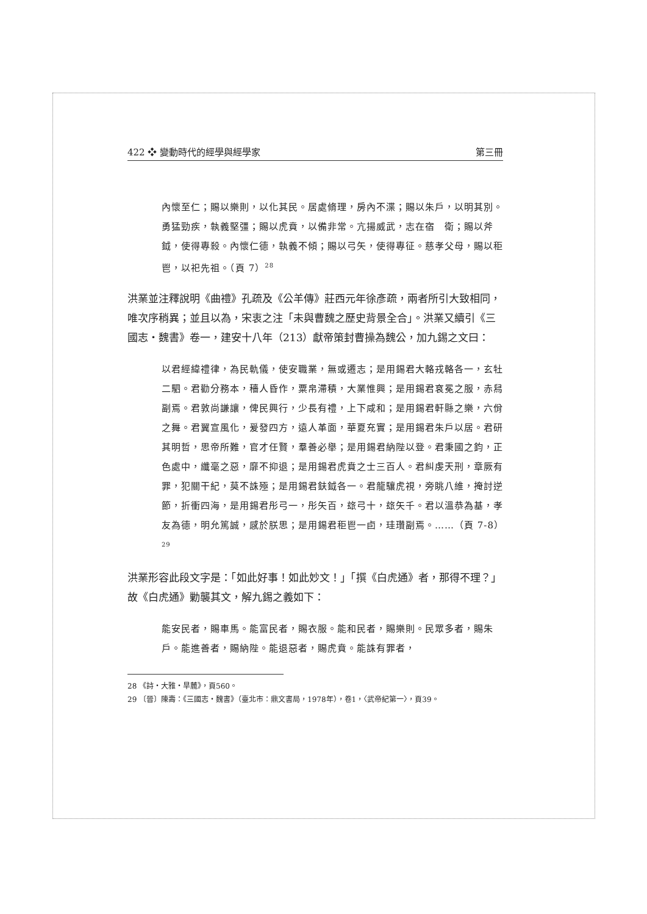422 ❖ 變動時代的經學與經學家 第三冊
內懷至仁；賜以樂則，以化其民。居處脩理，房內不渫；賜以朱戶，以明其別。勇猛勁疾，執義堅彊；賜以虎賁，以備非常。亢揚威武，志在宿　衛；賜以斧鉞，使得專殺。內懷仁德，執義不傾；賜以弓矢，使得專征。慈孝父母，賜以秬鬯，以祀先祖。（頁 7）<sup>28</sup>
洪業並注釋說明《曲禮》孔疏及《公羊傳》莊西元年徐彥疏，兩者所引大致相同，唯次序稍異；並且以為，宋衷之注「未與曹魏之歷史背景全合」。洪業又續引《三國志・魏書》卷一，建安十八年（213）獻帝策封曹操為魏公，加九錫之文曰：
以君經緯禮律，為民軌儀，使安職業，無或遷志；是用錫君大輅戎輅各一，玄牡二駟。君勸分務本，穡人昏作，粟帛滯積，大業惟興；是用錫君袞冕之服，赤舄副焉。君敦尚謙讓，俾民興行，少長有禮，上下咸和；是用錫君軒縣之樂，六佾之舞。君翼宣風化，爰發四方，遠人革面，華夏充實；是用錫君朱戶以居。君研其明哲，思帝所難，官才任賢，羣善必舉；是用錫君納陛以登。君秉國之鈞，正色處中，纖毫之惡，靡不抑退；是用錫君虎賁之士三百人。君糾虔天刑，章厥有罪，犯關干紀，莫不誅殛；是用錫君鈇鉞各一。君龍驤虎視，旁眺八維，掩討逆節，折衝四海，是用錫君彤弓一，彤矢百，玈弓十，玈矢千。君以溫恭為基，孝友為德，明允篤誠，感於朕思；是用錫君秬鬯一卣，珪瓚副焉。……（頁 7-8）<sup>29</sup>
洪業形容此段文字是：「如此好事！如此妙文！」「撰《白虎通》者，那得不理？」故《白虎通》勦襲其文，解九錫之義如下：
能安民者，賜車馬。能富民者，賜衣服。能和民者，賜樂則。民眾多者，賜朱戶。能進善者，賜納陛。能退惡者，賜虎賁。能誅有罪者，
28 《詩・大雅・旱麓》，頁560。
29 〔晉〕陳壽：《三國志・魏書》（臺北市：鼎文書局，1978年），卷1，〈武帝紀第一〉，頁39。